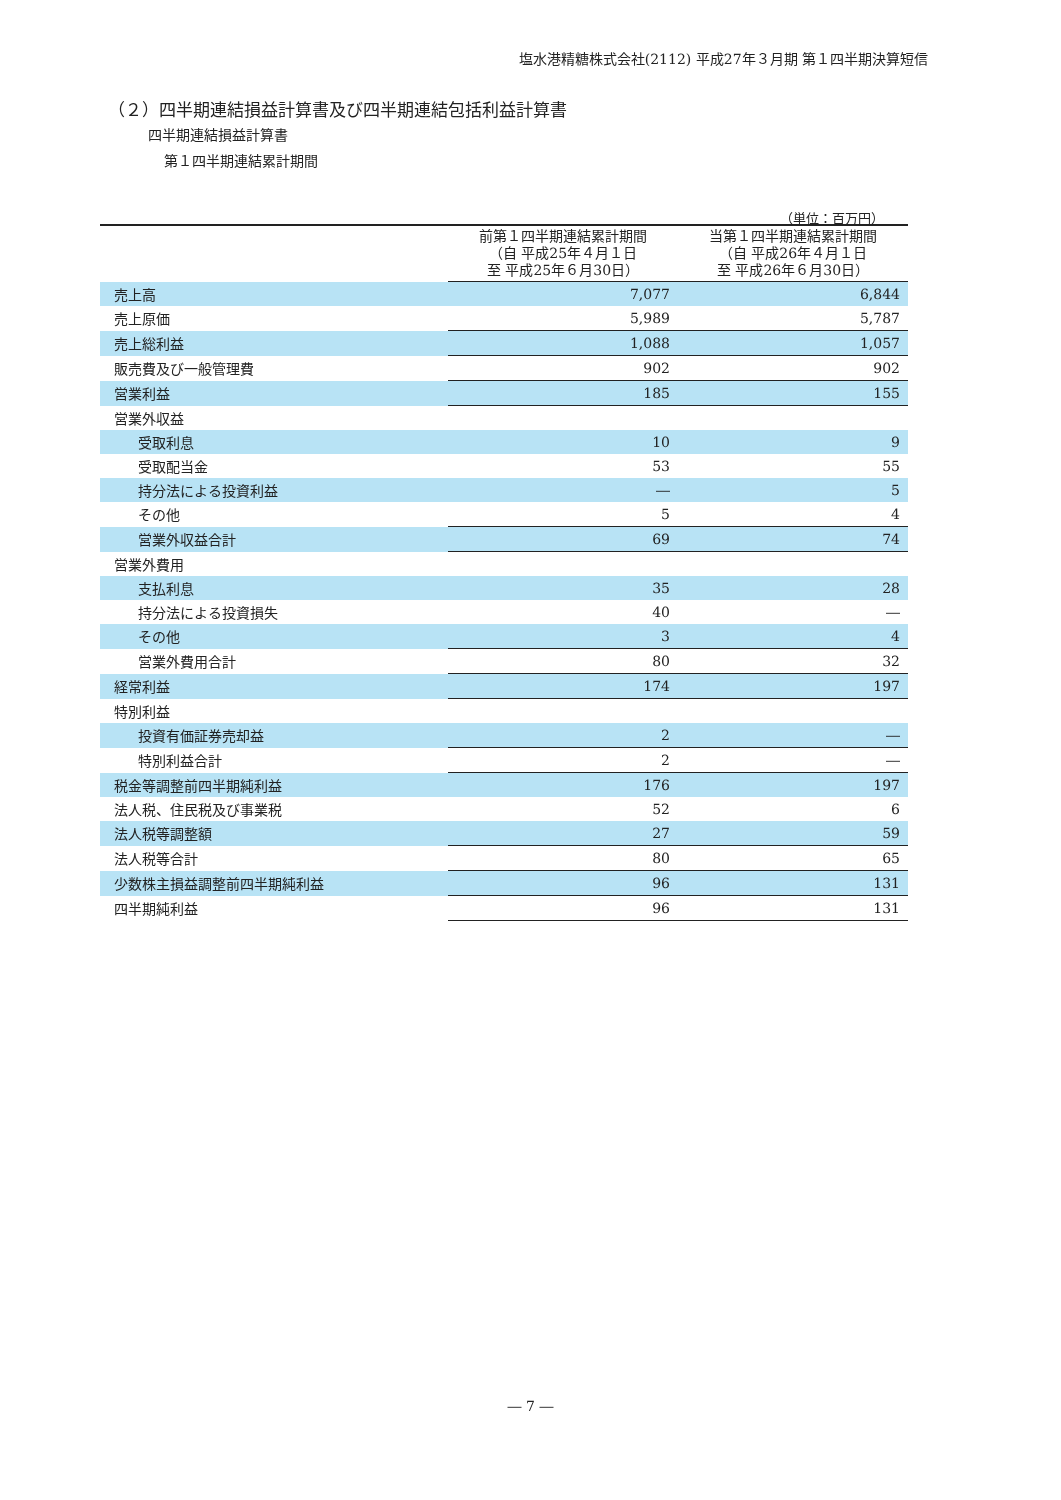塩水港精糖株式会社(2112) 平成27年３月期 第１四半期決算短信
（２）四半期連結損益計算書及び四半期連結包括利益計算書
四半期連結損益計算書
第１四半期連結累計期間
（単位：百万円）
| | 前第１四半期連結累計期間 （自 平成25年４月１日 至 平成25年６月30日） | 当第１四半期連結累計期間 （自 平成26年４月１日 至 平成26年６月30日） |
| --- | --- | --- |
| 売上高 | 7,077 | 6,844 |
| 売上原価 | 5,989 | 5,787 |
| 売上総利益 | 1,088 | 1,057 |
| 販売費及び一般管理費 | 902 | 902 |
| 営業利益 | 185 | 155 |
| 営業外収益 | | |
| 受取利息 | 10 | 9 |
| 受取配当金 | 53 | 55 |
| 持分法による投資利益 | ― | 5 |
| その他 | 5 | 4 |
| 営業外収益合計 | 69 | 74 |
| 営業外費用 | | |
| 支払利息 | 35 | 28 |
| 持分法による投資損失 | 40 | ― |
| その他 | 3 | 4 |
| 営業外費用合計 | 80 | 32 |
| 経常利益 | 174 | 197 |
| 特別利益 | | |
| 投資有価証券売却益 | 2 | ― |
| 特別利益合計 | 2 | ― |
| 税金等調整前四半期純利益 | 176 | 197 |
| 法人税、住民税及び事業税 | 52 | 6 |
| 法人税等調整額 | 27 | 59 |
| 法人税等合計 | 80 | 65 |
| 少数株主損益調整前四半期純利益 | 96 | 131 |
| 四半期純利益 | 96 | 131 |
― 7 ―